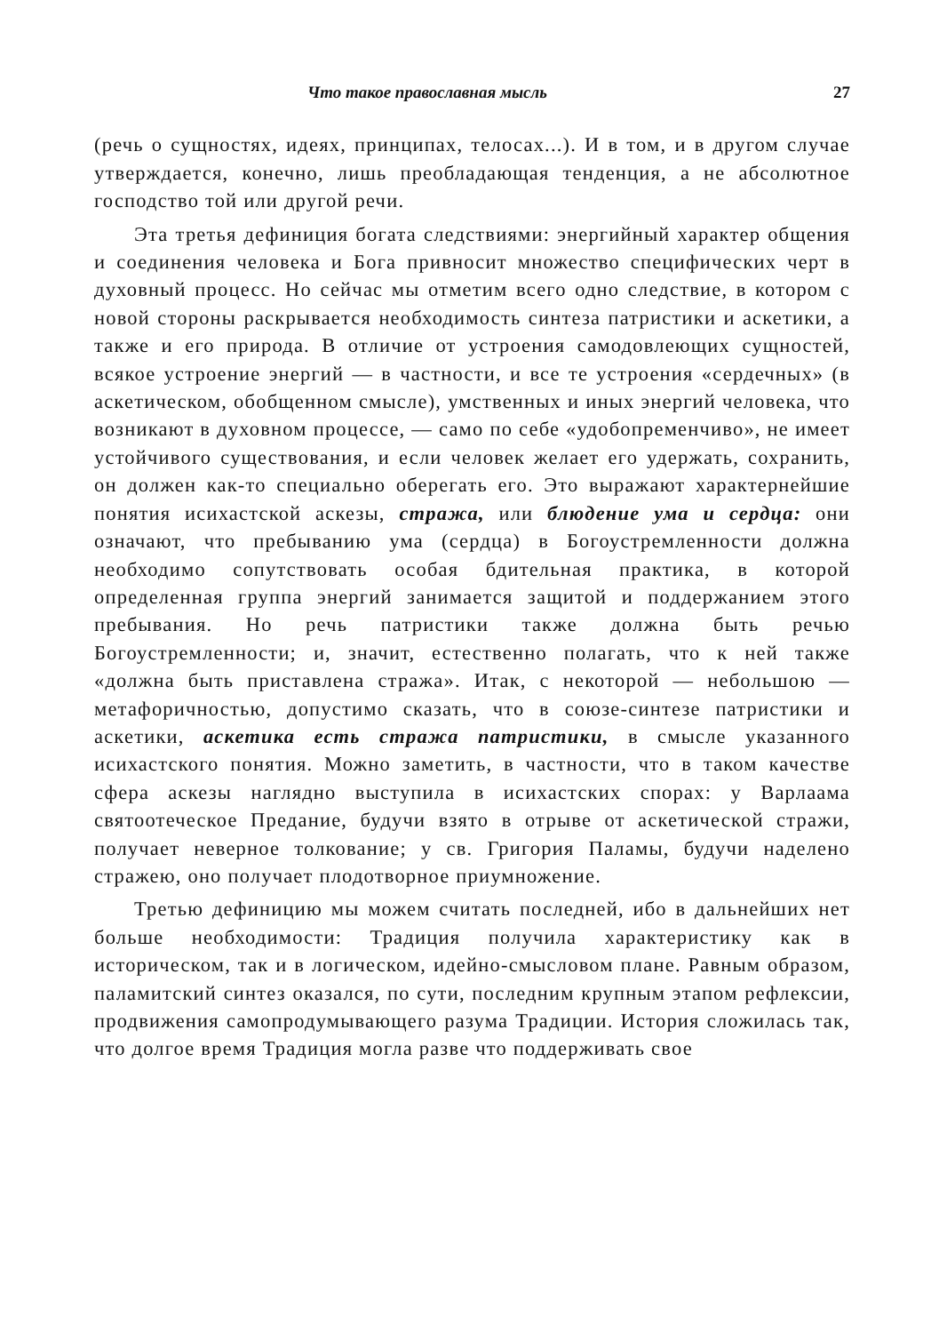Что такое православная мысль 27
(речь о сущностях, идеях, принципах, телосах...). И в том, и в другом случае утверждается, конечно, лишь преобладающая тенденция, а не абсолютное господство той или другой речи.
Эта третья дефиниция богата следствиями: энергийный характер общения и соединения человека и Бога привносит множество специфических черт в духовный процесс. Но сейчас мы отметим всего одно следствие, в котором с новой стороны раскрывается необходимость синтеза патристики и аскетики, а также и его природа. В отличие от устроения самодовлеющих сущностей, всякое устроение энергий — в частности, и все те устроения «сердечных» (в аскетическом, обобщенном смысле), умственных и иных энергий человека, что возникают в духовном процессе, — само по себе «удобопременчиво», не имеет устойчивого существования, и если человек желает его удержать, сохранить, он должен как-то специально оберегать его. Это выражают характернейшие понятия исихастской аскезы, стража, или блюдение ума и сердца: они означают, что пребыванию ума (сердца) в Богоустремленности должна необходимо сопутствовать особая бдительная практика, в которой определенная группа энергий занимается защитой и поддержанием этого пребывания. Но речь патристики также должна быть речью Богоустремленности; и, значит, естественно полагать, что к ней также «должна быть приставлена стража». Итак, с некоторой — небольшою — метафоричностью, допустимо сказать, что в союзе-синтезе патристики и аскетики, аскетика есть стража патристики, в смысле указанного исихастского понятия. Можно заметить, в частности, что в таком качестве сфера аскезы наглядно выступила в исихастских спорах: у Варлаама святоотеческое Предание, будучи взято в отрыве от аскетической стражи, получает неверное толкование; у св. Григория Паламы, будучи наделено стражею, оно получает плодотворное приумножение.
Третью дефиницию мы можем считать последней, ибо в дальнейших нет больше необходимости: Традиция получила характеристику как в историческом, так и в логическом, идейно-смысловом плане. Равным образом, паламитский синтез оказался, по сути, последним крупным этапом рефлексии, продвижения самопродумывающего разума Традиции. История сложилась так, что долгое время Традиция могла разве что поддерживать свое